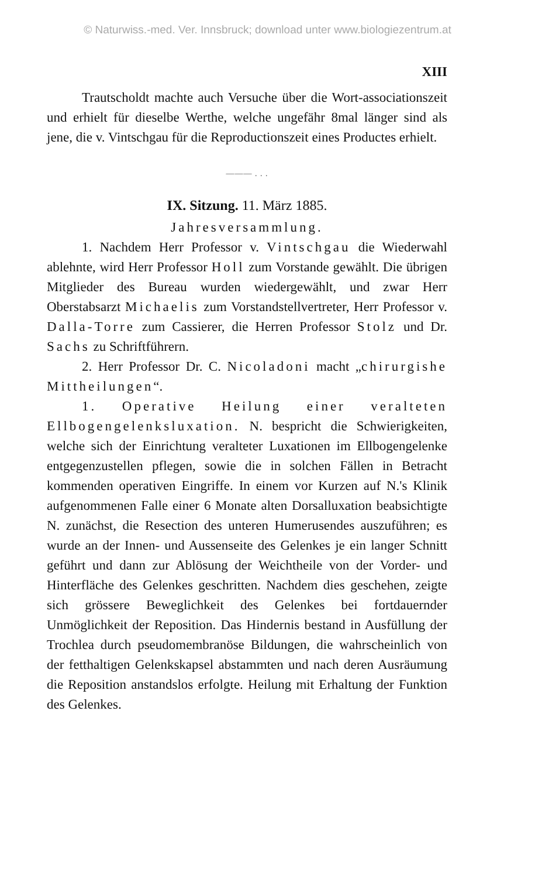© Naturwiss.-med. Ver. Innsbruck; download unter www.biologiezentrum.at
XIII
Trautscholdt machte auch Versuche über die Wort-associationszeit und erhielt für dieselbe Werthe, welche ungefähr 8mal länger sind als jene, die v. Vintschgau für die Reproductionszeit eines Productes erhielt.
——— . . .
IX. Sitzung. 11. März 1885.
Jahresversammlung.
1. Nachdem Herr Professor v. Vintschgau die Wiederwahl ablehnte, wird Herr Professor Holl zum Vorstande gewählt. Die übrigen Mitglieder des Bureau wurden wiedergewählt, und zwar Herr Oberstabsarzt Michaelis zum Vorstandstellvertreter, Herr Professor v. Dalla-Torre zum Cassierer, die Herren Professor Stolz und Dr. Sachs zu Schriftführern.
2. Herr Professor Dr. C. Nicoladoni macht „chirurgishe Mittheilungen“.
1. Operative Heilung einer veralteten Ellbogengelenksluxation. N. bespricht die Schwierigkeiten, welche sich der Einrichtung veralteter Luxationen im Ellbogengelenke entgegenzustellen pflegen, sowie die in solchen Fällen in Betracht kommenden operativen Eingriffe. In einem vor Kurzen auf N.'s Klinik aufgenommenen Falle einer 6 Monate alten Dorsalluxation beabsichtigte N. zunächst, die Resection des unteren Humerusendes auszuführen; es wurde an der Innen- und Aussenseite des Gelenkes je ein langer Schnitt geführt und dann zur Ablösung der Weichtheile von der Vorder- und Hinterfläche des Gelenkes geschritten. Nachdem dies geschehen, zeigte sich grössere Beweglichkeit des Gelenkes bei fortdauernder Unmöglichkeit der Reposition. Das Hindernis bestand in Ausfüllung der Trochlea durch pseudomembranöse Bildungen, die wahrscheinlich von der fetthaltigen Gelenkskapsel abstammten und nach deren Ausräumung die Reposition anstandslos erfolgte. Heilung mit Erhaltung der Funktion des Gelenkes.